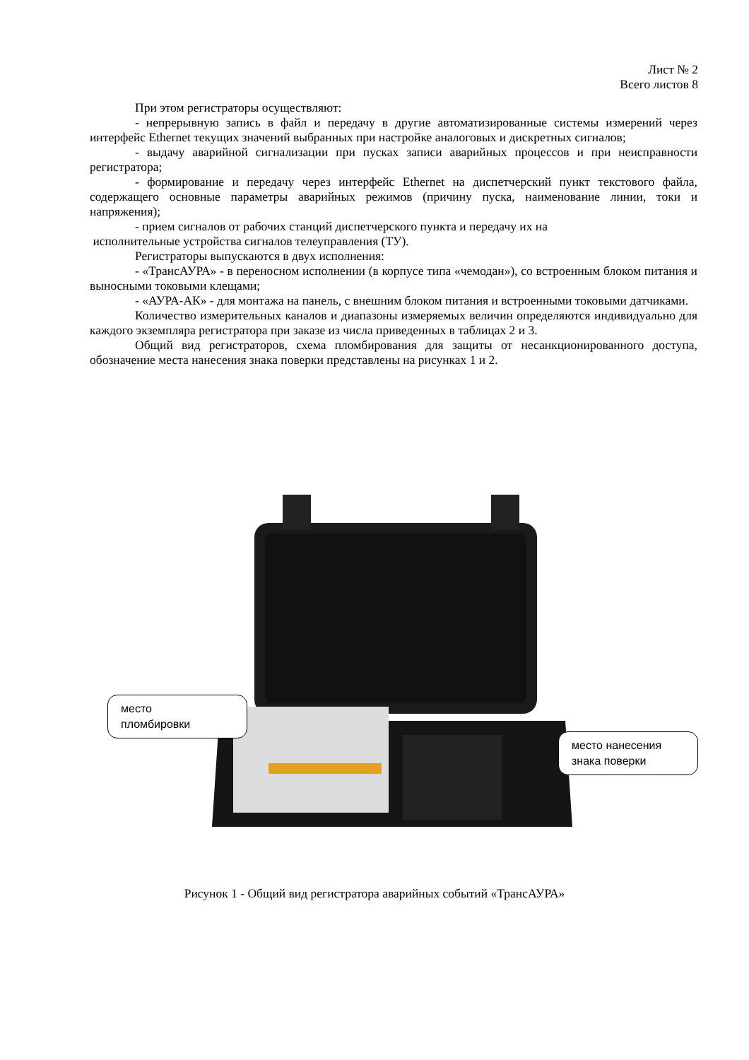Лист № 2
Всего листов 8
При этом регистраторы осуществляют:
- непрерывную запись в файл и передачу в другие автоматизированные системы измерений через интерфейс Ethernet текущих значений выбранных при настройке аналоговых и дискретных сигналов;
- выдачу аварийной сигнализации при пусках записи аварийных процессов и при неисправности регистратора;
- формирование и передачу через интерфейс Ethernet на диспетчерский пункт текстового файла, содержащего основные параметры аварийных режимов (причину пуска, наименование линии, токи и напряжения);
- прием сигналов от рабочих станций диспетчерского пункта и передачу их на
исполнительные устройства сигналов телеуправления (ТУ).
Регистраторы выпускаются в двух исполнения:
- «ТрансАУРА» - в переносном исполнении (в корпусе типа «чемодан»), со встроенным блоком питания и выносными токовыми клещами;
- «АУРА-АК» - для монтажа на панель, с внешним блоком питания и встроенными токовыми датчиками.
Количество измерительных каналов и диапазоны измеряемых величин определяются индивидуально для каждого экземпляра регистратора при заказе из числа приведенных в таблицах 2 и 3.
Общий вид регистраторов, схема пломбирования для защиты от несанкционированного доступа, обозначение места нанесения знака поверки представлены на рисунках 1 и 2.
место
пломбировки
место нанесения
знака поверки
Рисунок 1 - Общий вид регистратора аварийных событий «ТрансАУРА»